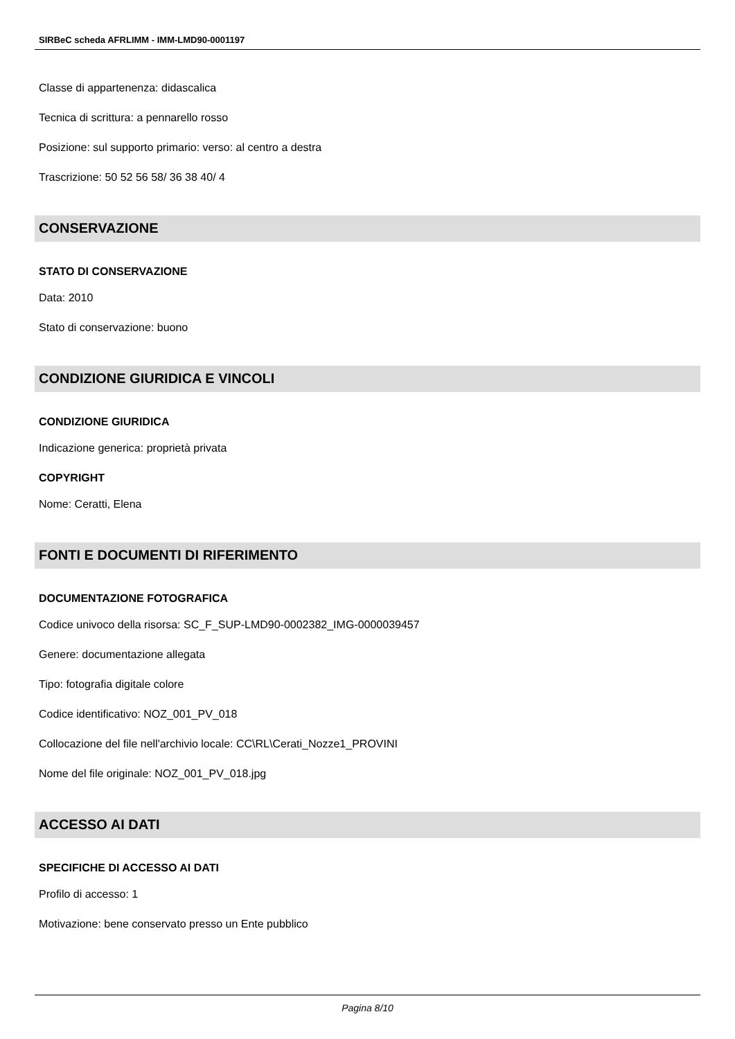SIRBeC scheda AFRLIMM - IMM-LMD90-0001197
Classe di appartenenza: didascalica
Tecnica di scrittura: a pennarello rosso
Posizione: sul supporto primario: verso: al centro a destra
Trascrizione: 50 52 56 58/ 36 38 40/ 4
CONSERVAZIONE
STATO DI CONSERVAZIONE
Data: 2010
Stato di conservazione: buono
CONDIZIONE GIURIDICA E VINCOLI
CONDIZIONE GIURIDICA
Indicazione generica: proprietà privata
COPYRIGHT
Nome: Ceratti, Elena
FONTI E DOCUMENTI DI RIFERIMENTO
DOCUMENTAZIONE FOTOGRAFICA
Codice univoco della risorsa: SC_F_SUP-LMD90-0002382_IMG-0000039457
Genere: documentazione allegata
Tipo: fotografia digitale colore
Codice identificativo: NOZ_001_PV_018
Collocazione del file nell'archivio locale: CC\RL\Cerati_Nozze1_PROVINI
Nome del file originale: NOZ_001_PV_018.jpg
ACCESSO AI DATI
SPECIFICHE DI ACCESSO AI DATI
Profilo di accesso: 1
Motivazione: bene conservato presso un Ente pubblico
Pagina 8/10